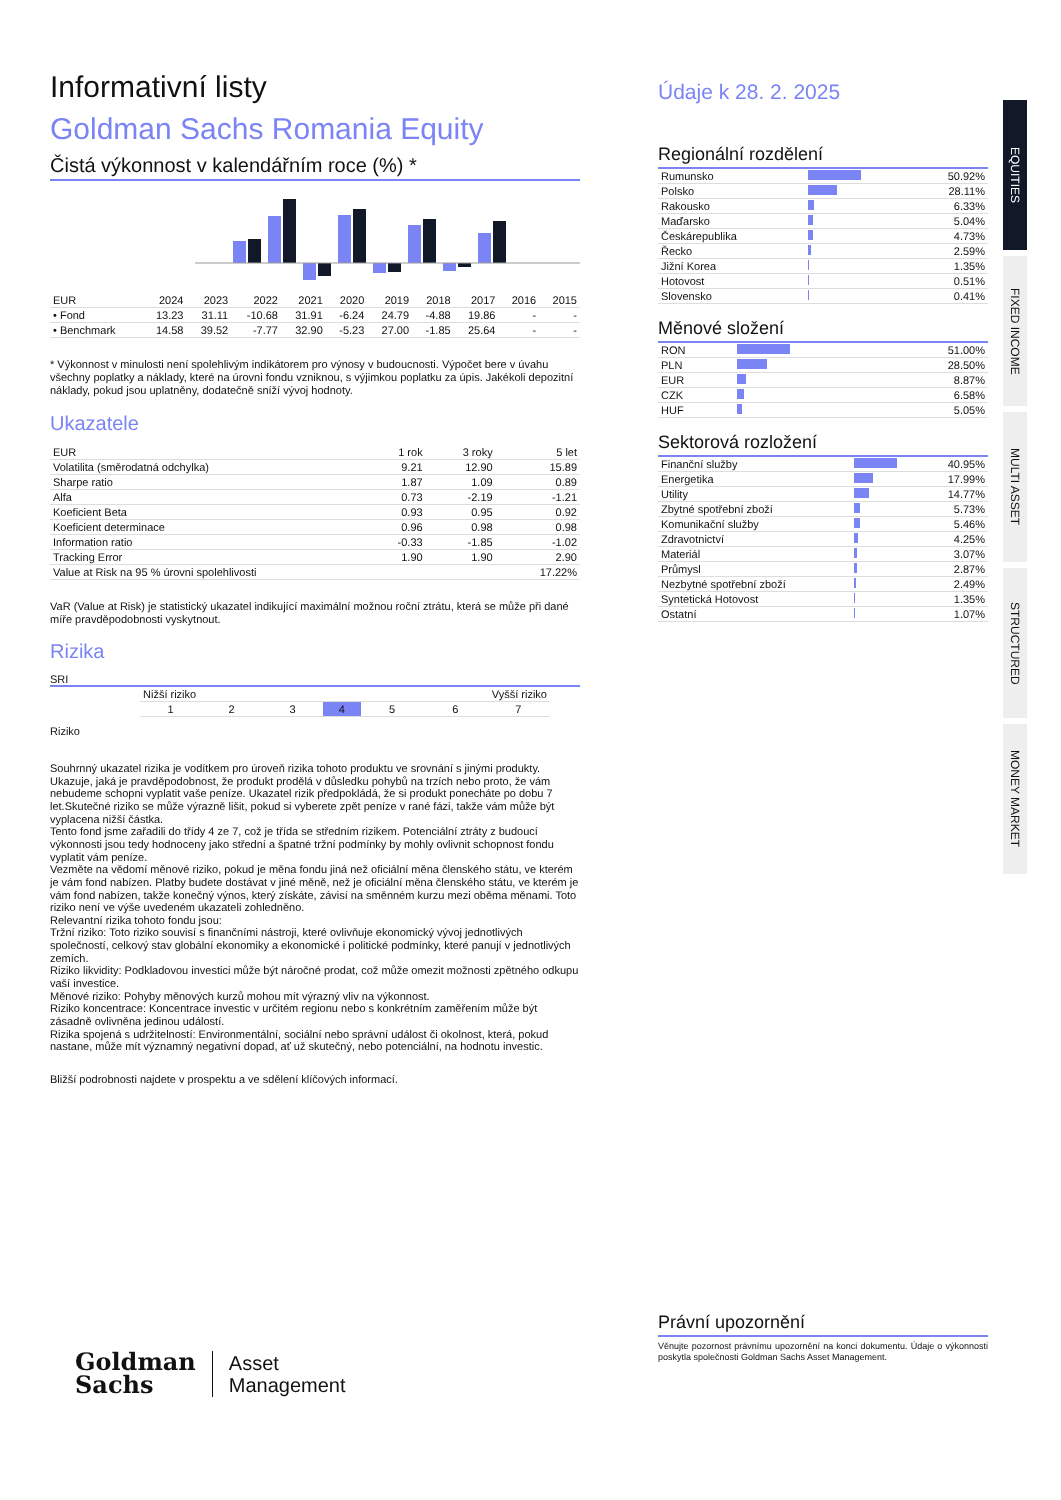Informativní listy
Goldman Sachs Romania Equity
Čistá výkonnost v kalendářním roce (%) *
| EUR | 2024 | 2023 | 2022 | 2021 | 2020 | 2019 | 2018 | 2017 | 2016 | 2015 |
| --- | --- | --- | --- | --- | --- | --- | --- | --- | --- | --- |
| • Fond | 13.23 | 31.11 | -10.68 | 31.91 | -6.24 | 24.79 | -4.88 | 19.86 | - | - |
| • Benchmark | 14.58 | 39.52 | -7.77 | 32.90 | -5.23 | 27.00 | -1.85 | 25.64 | - | - |
* Výkonnost v minulosti není spolehlivým indikátorem pro výnosy v budoucnosti. Výpočet bere v úvahu všechny poplatky a náklady, které na úrovni fondu vzniknou, s výjimkou poplatku za úpis. Jakékoli depozitní náklady, pokud jsou uplatněny, dodatečně sníží vývoj hodnoty.
Ukazatele
| EUR | 1 rok | 3 roky | 5 let |
| --- | --- | --- | --- |
| Volatilita (směrodatná odchylka) | 9.21 | 12.90 | 15.89 |
| Sharpe ratio | 1.87 | 1.09 | 0.89 |
| Alfa | 0.73 | -2.19 | -1.21 |
| Koeficient Beta | 0.93 | 0.95 | 0.92 |
| Koeficient determinace | 0.96 | 0.98 | 0.98 |
| Information ratio | -0.33 | -1.85 | -1.02 |
| Tracking Error | 1.90 | 1.90 | 2.90 |
| Value at Risk na 95 % úrovni spolehlivosti | | | 17.22% |
VaR (Value at Risk) je statistický ukazatel indikující maximální možnou roční ztrátu, která se může při dané míře pravděpodobnosti vyskytnout.
Rizika
SRI
| Nižší riziko | | | | Vyšší riziko | | |
| 1 | 2 | 3 | 4 | 5 | 6 | 7 |
Riziko
Souhrnný ukazatel rizika je vodítkem pro úroveň rizika tohoto produktu ve srovnání s jinými produkty. Ukazuje, jaká je pravděpodobnost, že produkt prodělá v důsledku pohybů na trzích nebo proto, že vám nebudeme schopni vyplatit vaše peníze. Ukazatel rizik předpokládá, že si produkt ponecháte po dobu 7 let.Skutečné riziko se může výrazně lišit, pokud si vyberete zpět peníze v rané fázi, takže vám může být vyplacena nižší částka.
Tento fond jsme zařadili do třídy 4 ze 7, což je třída se středním rizikem. Potenciální ztráty z budoucí výkonnosti jsou tedy hodnoceny jako střední a špatné tržní podmínky by mohly ovlivnit schopnost fondu vyplatit vám peníze.
Vezměte na vědomí měnové riziko, pokud je měna fondu jiná než oficiální měna členského státu, ve kterém je vám fond nabízen. Platby budete dostávat v jiné měně, než je oficiální měna členského státu, ve kterém je vám fond nabízen, takže konečný výnos, který získáte, závisí na směnném kurzu mezi oběma měnami. Toto riziko není ve výše uvedeném ukazateli zohledněno.
Relevantní rizika tohoto fondu jsou:
Tržní riziko: Toto riziko souvisí s finančními nástroji, které ovlivňuje ekonomický vývoj jednotlivých společností, celkový stav globální ekonomiky a ekonomické i politické podmínky, které panují v jednotlivých zemích.
Riziko likvidity: Podkladovou investici může být náročné prodat, což může omezit možnosti zpětného odkupu vaší investice.
Měnové riziko: Pohyby měnových kurzů mohou mít výrazný vliv na výkonnost.
Riziko koncentrace: Koncentrace investic v určitém regionu nebo s konkrétním zaměřením může být zásadně ovlivněna jedinou událostí.
Rizika spojená s udržitelností: Environmentální, sociální nebo správní událost či okolnost, která, pokud nastane, může mít významný negativní dopad, ať už skutečný, nebo potenciální, na hodnotu investic.
Bližší podrobnosti najdete v prospektu a ve sdělení klíčových informací.
Goldman
Sachs
Asset
Management
Údaje k 28. 2. 2025
Regionální rozdělení
| Rumunsko | | 50.92% |
| Polsko | | 28.11% |
| Rakousko | | 6.33% |
| Maďarsko | | 5.04% |
| Českárepublika | | 4.73% |
| Řecko | | 2.59% |
| Jižní Korea | | 1.35% |
| Hotovost | | 0.51% |
| Slovensko | | 0.41% |
Měnové složení
| RON | | 51.00% |
| PLN | | 28.50% |
| EUR | | 8.87% |
| CZK | | 6.58% |
| HUF | | 5.05% |
Sektorová rozložení
| Finanční služby | | 40.95% |
| Energetika | | 17.99% |
| Utility | | 14.77% |
| Zbytné spotřební zboží | | 5.73% |
| Komunikační služby | | 5.46% |
| Zdravotnictví | | 4.25% |
| Materiál | | 3.07% |
| Průmysl | | 2.87% |
| Nezbytné spotřební zboží | | 2.49% |
| Syntetická Hotovost | | 1.35% |
| Ostatní | | 1.07% |
Právní upozornění
Věnujte pozornost právnímu upozornění na konci dokumentu. Údaje o výkonnosti poskytla společnosti Goldman Sachs Asset Management.
EQUITIES
FIXED INCOME
MULTI ASSET
STRUCTURED
MONEY MARKET